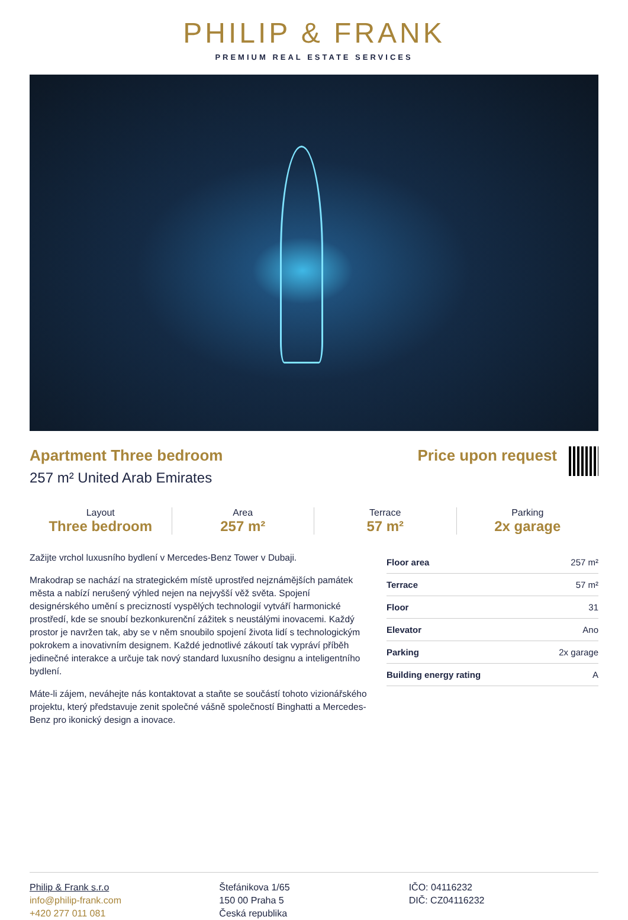PHILIP & FRANK
PREMIUM REAL ESTATE SERVICES
Apartment Three bedroom
257 m² United Arab Emirates
Price upon request
Layout
Three bedroom
Area
257 m²
Terrace
57 m²
Parking
2x garage
Zažijte vrchol luxusního bydlení v Mercedes-Benz Tower v Dubaji.
Mrakodrap se nachází na strategickém místě uprostřed nejznámějších památek města a nabízí nerušený výhled nejen na nejvyšší věž světa. Spojení designérského umění s precizností vyspělých technologií vytváří harmonické prostředí, kde se snoubí bezkonkurenční zážitek s neustálými inovacemi. Každý prostor je navržen tak, aby se v něm snoubilo spojení života lidí s technologickým pokrokem a inovativním designem. Každé jednotlivé zákoutí tak vypráví příběh jedinečné interakce a určuje tak nový standard luxusního designu a inteligentního bydlení.
Máte-li zájem, neváhejte nás kontaktovat a staňte se součástí tohoto vizionářského projektu, který představuje zenit společné vášně společností Binghatti a Mercedes-Benz pro ikonický design a inovace.
| Floor area | 257 m² |
| Terrace | 57 m² |
| Floor | 31 |
| Elevator | Ano |
| Parking | 2x garage |
| Building energy rating | A |
Philip & Frank s.r.o
info@philip-frank.com
+420 277 011 081
Štefánikova 1/65
150 00 Praha 5
Česká republika
IČO: 04116232
DIČ: CZ04116232